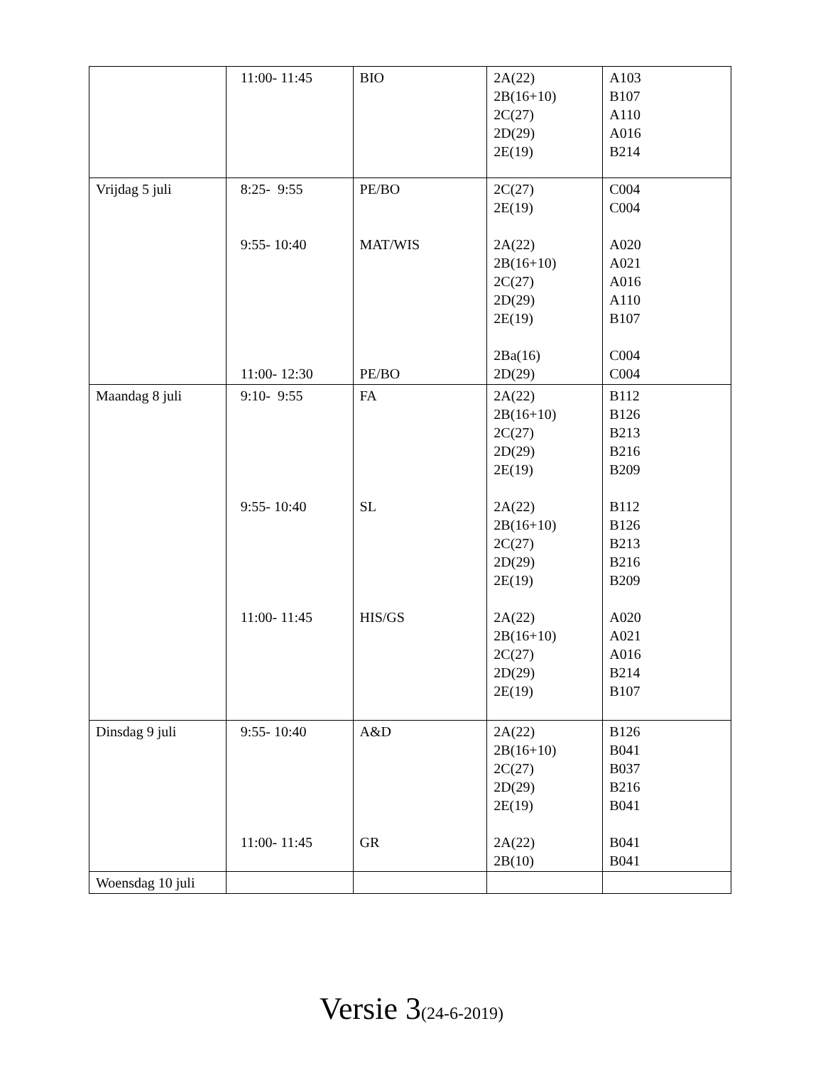| | 11:00- 11:45 | BIO | 2A(22) 2B(16+10) 2C(27) 2D(29) 2E(19) | A103 B107 A110 A016 B214 |
| Vrijdag 5 juli | 8:25- 9:55 9:55- 10:40 11:00- 12:30 | PE/BO MAT/WIS PE/BO | 2C(27) 2E(19) 2A(22) 2B(16+10) 2C(27) 2D(29) 2E(19) 2Ba(16) 2D(29) | C004 C004 A020 A021 A016 A110 B107 C004 C004 |
| Maandag 8 juli | 9:10- 9:55 9:55- 10:40 11:00- 11:45 | FA SL HIS/GS | 2A(22) 2B(16+10) 2C(27) 2D(29) 2E(19) 2A(22) 2B(16+10) 2C(27) 2D(29) 2E(19) 2A(22) 2B(16+10) 2C(27) 2D(29) 2E(19) | B112 B126 B213 B216 B209 B112 B126 B213 B216 B209 A020 A021 A016 B214 B107 |
| Dinsdag 9 juli | 9:55- 10:40 11:00- 11:45 | A&D GR | 2A(22) 2B(16+10) 2C(27) 2D(29) 2E(19) 2A(22) 2B(10) | B126 B041 B037 B216 B041 B041 B041 |
| Woensdag 10 juli | | | | |
Versie 3(24-6-2019)